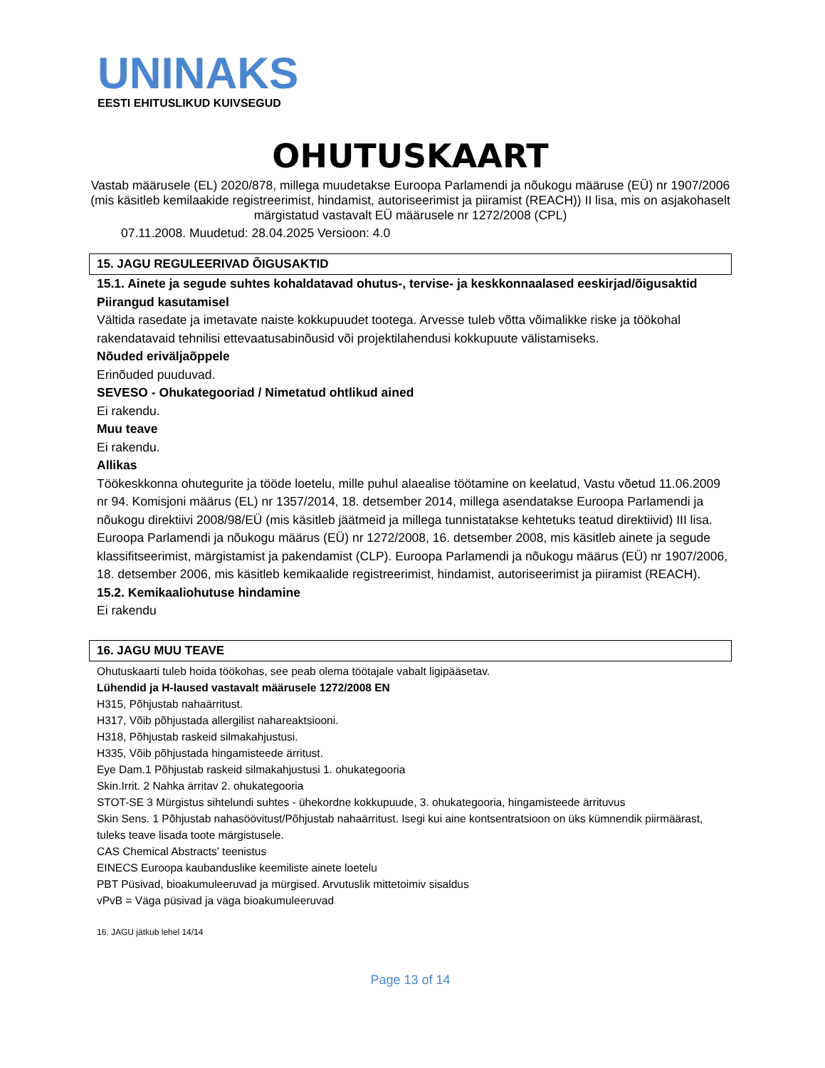UNINAKS
EESTI EHITUSLIKUD KUIVSEGUD
OHUTUSKAART
Vastab määrusele (EL) 2020/878, millega muudetakse Euroopa Parlamendi ja nõukogu määruse (EÜ) nr 1907/2006 (mis käsitleb kemilaakide registreerimist, hindamist, autoriseerimist ja piiramist (REACH)) II lisa, mis on asjakohaselt märgistatud vastavalt EÜ määrusele nr 1272/2008 (CPL)
07.11.2008. Muudetud: 28.04.2025 Versioon: 4.0
15. JAGU REGULEERIVAD ÕIGUSAKTID
15.1. Ainete ja segude suhtes kohaldatavad ohutus-, tervise- ja keskkonnaalased eeskirjad/õigusaktid
Piirangud kasutamisel
Vältida rasedate ja imetavate naiste kokkupuudet tootega. Arvesse tuleb võtta võimalikke riske ja töökohal rakendatavaid tehnilisi ettevaatusabinõusid või projektilahendusi kokkupuute välistamiseks.
Nõuded eriväljaõppele
Erinõuded puuduvad.
SEVESO - Ohukategooriad / Nimetatud ohtlikud ained
Ei rakendu.
Muu teave
Ei rakendu.
Allikas
Töökeskkonna ohutegurite ja tööde loetelu, mille puhul alaealise töötamine on keelatud, Vastu võetud 11.06.2009 nr 94. Komisjoni määrus (EL) nr 1357/2014, 18. detsember 2014, millega asendatakse Euroopa Parlamendi ja nõukogu direktiivi 2008/98/EÜ (mis käsitleb jäätmeid ja millega tunnistatakse kehtetuks teatud direktiivid) III lisa. Euroopa Parlamendi ja nõukogu määrus (EÜ) nr 1272/2008, 16. detsember 2008, mis käsitleb ainete ja segude klassifitseerimist, märgistamist ja pakendamist (CLP). Euroopa Parlamendi ja nõukogu määrus (EÜ) nr 1907/2006, 18. detsember 2006, mis käsitleb kemikaalide registreerimist, hindamist, autoriseerimist ja piiramist (REACH).
15.2. Kemikaaliohutuse hindamine
Ei rakendu
16. JAGU MUU TEAVE
Ohutuskaarti tuleb hoida töökohas, see peab olema töötajale vabalt ligipääsetav.
Lühendid ja H-laused vastavalt määrusele 1272/2008 EN
H315, Põhjustab nahaärritust.
H317, Võib põhjustada allergilist nahareaktsiooni.
H318, Põhjustab raskeid silmakahjustusi.
H335, Võib põhjustada hingamisteede ärritust.
Eye Dam.1 Põhjustab raskeid silmakahjustusi 1. ohukategooria
Skin.Irrit. 2 Nahka ärritav 2. ohukategooria
STOT-SE 3 Mürgistus sihtelundi suhtes - ühekordne kokkupuude, 3. ohukategooria, hingamisteede ärrituvus
Skin Sens. 1 Põhjustab nahasöövitust/Põhjustab nahaärritust. Isegi kui aine kontsentratsioon on üks kümnendik piirmäärast, tuleks teave lisada toote märgistusele.
CAS Chemical Abstracts' teenistus
EINECS Euroopa kaubanduslike keemiliste ainete loetelu
PBT Püsivad, bioakumuleeruvad ja mürgised. Arvutuslik mittetoimiv sisaldus
vPvB = Väga püsivad ja väga bioakumuleeruvad
16. JAGU jätkub lehel 14/14
Page 13 of 14